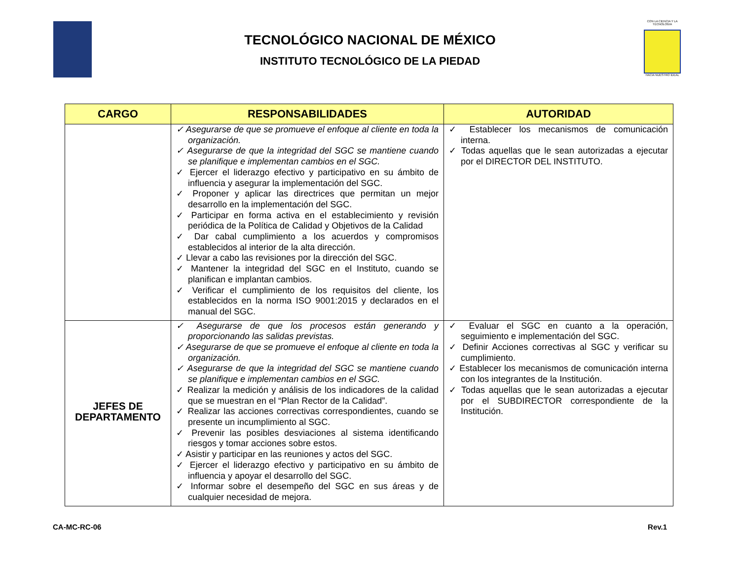CON LA CIENCIA Y LA TECNOLOGIA
HACIA NUESTRO IDEAL
TECNOLÓGICO NACIONAL DE MÉXICO
INSTITUTO TECNOLÓGICO DE LA PIEDAD
| CARGO | RESPONSABILIDADES | AUTORIDAD |
| --- | --- | --- |
| | ✓ Asegurarse de que se promueve el enfoque al cliente en toda la organización. ✓ Asegurarse de que la integridad del SGC se mantiene cuando se planifique e implementan cambios en el SGC. ✓ Ejercer el liderazgo efectivo y participativo en su ámbito de influencia y asegurar la implementación del SGC. ✓ Proponer y aplicar las directrices que permitan un mejor desarrollo en la implementación del SGC. ✓ Participar en forma activa en el establecimiento y revisión periódica de la Política de Calidad y Objetivos de la Calidad ✓ Dar cabal cumplimiento a los acuerdos y compromisos establecidos al interior de la alta dirección. ✓ Llevar a cabo las revisiones por la dirección del SGC. ✓ Mantener la integridad del SGC en el Instituto, cuando se planifican e implantan cambios. ✓ Verificar el cumplimiento de los requisitos del cliente, los establecidos en la norma ISO 9001:2015 y declarados en el manual del SGC. | ✓ Establecer los mecanismos de comunicación interna. ✓ Todas aquellas que le sean autorizadas a ejecutar por el DIRECTOR DEL INSTITUTO. |
| JEFES DE DEPARTAMENTO | ✓ Asegurarse de que los procesos están generando y proporcionando las salidas previstas. ✓ Asegurarse de que se promueve el enfoque al cliente en toda la organización. ✓ Asegurarse de que la integridad del SGC se mantiene cuando se planifique e implementan cambios en el SGC. ✓ Realizar la medición y análisis de los indicadores de la calidad que se muestran en el “Plan Rector de la Calidad”. ✓ Realizar las acciones correctivas correspondientes, cuando se presente un incumplimiento al SGC. ✓ Prevenir las posibles desviaciones al sistema identificando riesgos y tomar acciones sobre estos. ✓ Asistir y participar en las reuniones y actos del SGC. ✓ Ejercer el liderazgo efectivo y participativo en su ámbito de influencia y apoyar el desarrollo del SGC. ✓ Informar sobre el desempeño del SGC en sus áreas y de cualquier necesidad de mejora. | ✓ Evaluar el SGC en cuanto a la operación, seguimiento e implementación del SGC. ✓ Definir Acciones correctivas al SGC y verificar su cumplimiento. ✓ Establecer los mecanismos de comunicación interna con los integrantes de la Institución. ✓ Todas aquellas que le sean autorizadas a ejecutar por el SUBDIRECTOR correspondiente de la Institución. |
CA-MC-RC-06 Rev.1